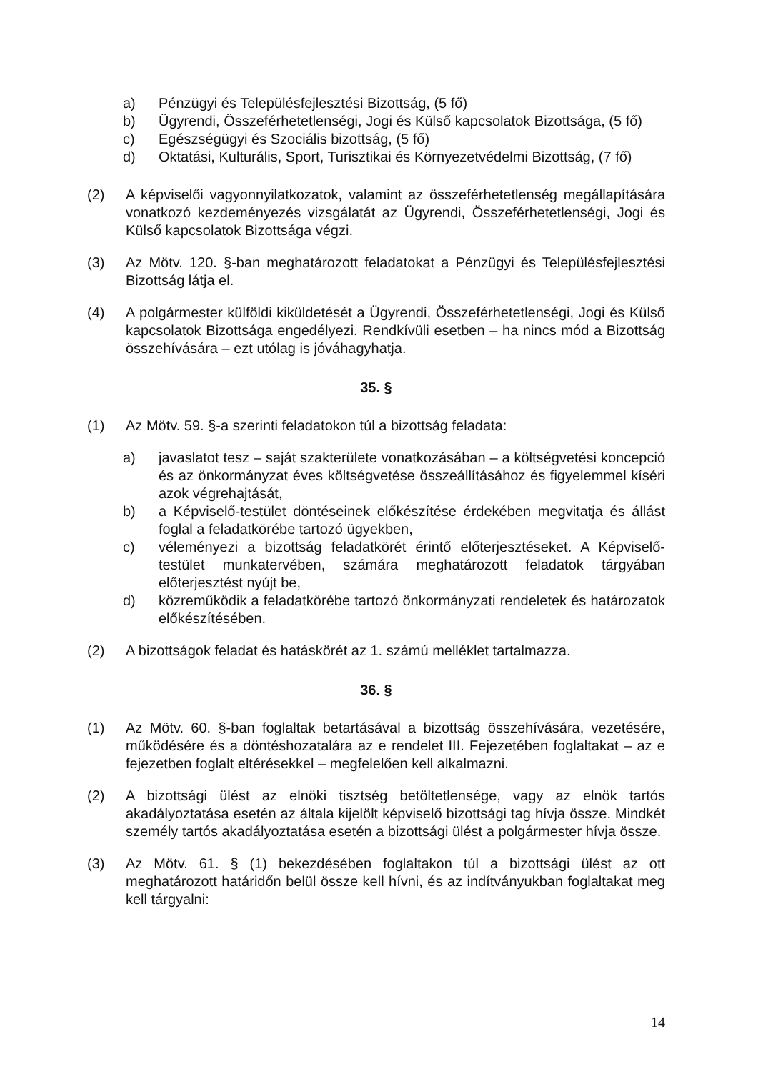a) Pénzügyi és Településfejlesztési Bizottság, (5 fő)
b) Ügyrendi, Összeférhetetlenségi, Jogi és Külső kapcsolatok Bizottsága, (5 fő)
c) Egészségügyi és Szociális bizottság, (5 fő)
d) Oktatási, Kulturális, Sport, Turisztikai és Környezetvédelmi Bizottság, (7 fő)
(2) A képviselői vagyonnyilatkozatok, valamint az összeférhetetlenség megállapítására vonatkozó kezdeményezés vizsgálatát az Ügyrendi, Összeférhetetlenségi, Jogi és Külső kapcsolatok Bizottsága végzi.
(3) Az Mötv. 120. §-ban meghatározott feladatokat a Pénzügyi és Településfejlesztési Bizottság látja el.
(4) A polgármester külföldi kiküldetését a Ügyrendi, Összeférhetetlenségi, Jogi és Külső kapcsolatok Bizottsága engedélyezi. Rendkívüli esetben – ha nincs mód a Bizottság összehívására – ezt utólag is jóváhagyhatja.
35. §
(1) Az Mötv. 59. §-a szerinti feladatokon túl a bizottság feladata:
a) javaslatot tesz – saját szakterülete vonatkozásában – a költségvetési koncepció és az önkormányzat éves költségvetése összeállításához és figyelemmel kíséri azok végrehajtását,
b) a Képviselő-testület döntéseinek előkészítése érdekében megvitatja és állást foglal a feladatkörébe tartozó ügyekben,
c) véleményezi a bizottság feladatkörét érintő előterjesztéseket. A Képviselő-testület munkatervében, számára meghatározott feladatok tárgyában előterjesztést nyújt be,
d) közreműködik a feladatkörébe tartozó önkormányzati rendeletek és határozatok előkészítésében.
(2) A bizottságok feladat és hatáskörét az 1. számú melléklet tartalmazza.
36. §
(1) Az Mötv. 60. §-ban foglaltak betartásával a bizottság összehívására, vezetésére, működésére és a döntéshozatalára az e rendelet III. Fejezetében foglaltakat – az e fejezetben foglalt eltérésekkel – megfelelően kell alkalmazni.
(2) A bizottsági ülést az elnöki tisztség betöltetlensége, vagy az elnök tartós akadályoztatása esetén az általa kijelölt képviselő bizottsági tag hívja össze. Mindkét személy tartós akadályoztatása esetén a bizottsági ülést a polgármester hívja össze.
(3) Az Mötv. 61. § (1) bekezdésében foglaltakon túl a bizottsági ülést az ott meghatározott határidőn belül össze kell hívni, és az indítványukban foglaltakat meg kell tárgyalni:
14